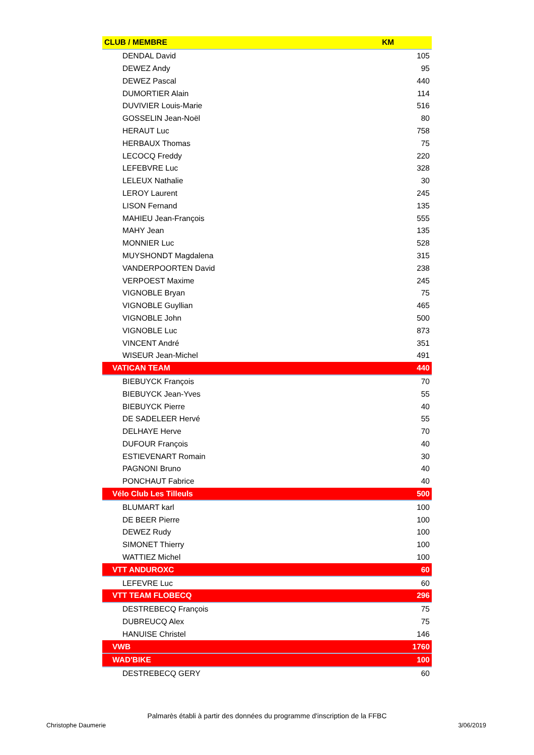| CLUB / MEMBRE | KM |
| --- | --- |
| DENDAL David | 105 |
| DEWEZ Andy | 95 |
| DEWEZ Pascal | 440 |
| DUMORTIER Alain | 114 |
| DUVIVIER Louis-Marie | 516 |
| GOSSELIN Jean-Noël | 80 |
| HERAUT Luc | 758 |
| HERBAUX Thomas | 75 |
| LECOCQ Freddy | 220 |
| LEFEBVRE Luc | 328 |
| LELEUX Nathalie | 30 |
| LEROY Laurent | 245 |
| LISON Fernand | 135 |
| MAHIEU Jean-François | 555 |
| MAHY Jean | 135 |
| MONNIER Luc | 528 |
| MUYSHONDT Magdalena | 315 |
| VANDERPOORTEN David | 238 |
| VERPOEST Maxime | 245 |
| VIGNOBLE Bryan | 75 |
| VIGNOBLE Guyllian | 465 |
| VIGNOBLE John | 500 |
| VIGNOBLE Luc | 873 |
| VINCENT André | 351 |
| WISEUR Jean-Michel | 491 |
| VATICAN TEAM | 440 |
| BIEBUYCK François | 70 |
| BIEBUYCK Jean-Yves | 55 |
| BIEBUYCK Pierre | 40 |
| DE SADELEER Hervé | 55 |
| DELHAYE Herve | 70 |
| DUFOUR François | 40 |
| ESTIEVENART Romain | 30 |
| PAGNONI Bruno | 40 |
| PONCHAUT Fabrice | 40 |
| Vélo Club Les Tilleuls | 500 |
| BLUMART karl | 100 |
| DE BEER Pierre | 100 |
| DEWEZ Rudy | 100 |
| SIMONET Thierry | 100 |
| WATTIEZ Michel | 100 |
| VTT ANDUROXC | 60 |
| LEFEVRE Luc | 60 |
| VTT TEAM FLOBECQ | 296 |
| DESTREBECQ François | 75 |
| DUBREUCQ Alex | 75 |
| HANUISE Christel | 146 |
| VWB | 1760 |
| WAD'BIKE | 100 |
| DESTREBECQ GERY | 60 |
Palmarès établi à partir des données du programme d'inscription de la FFBC
Christophe Daumerie 3/06/2019